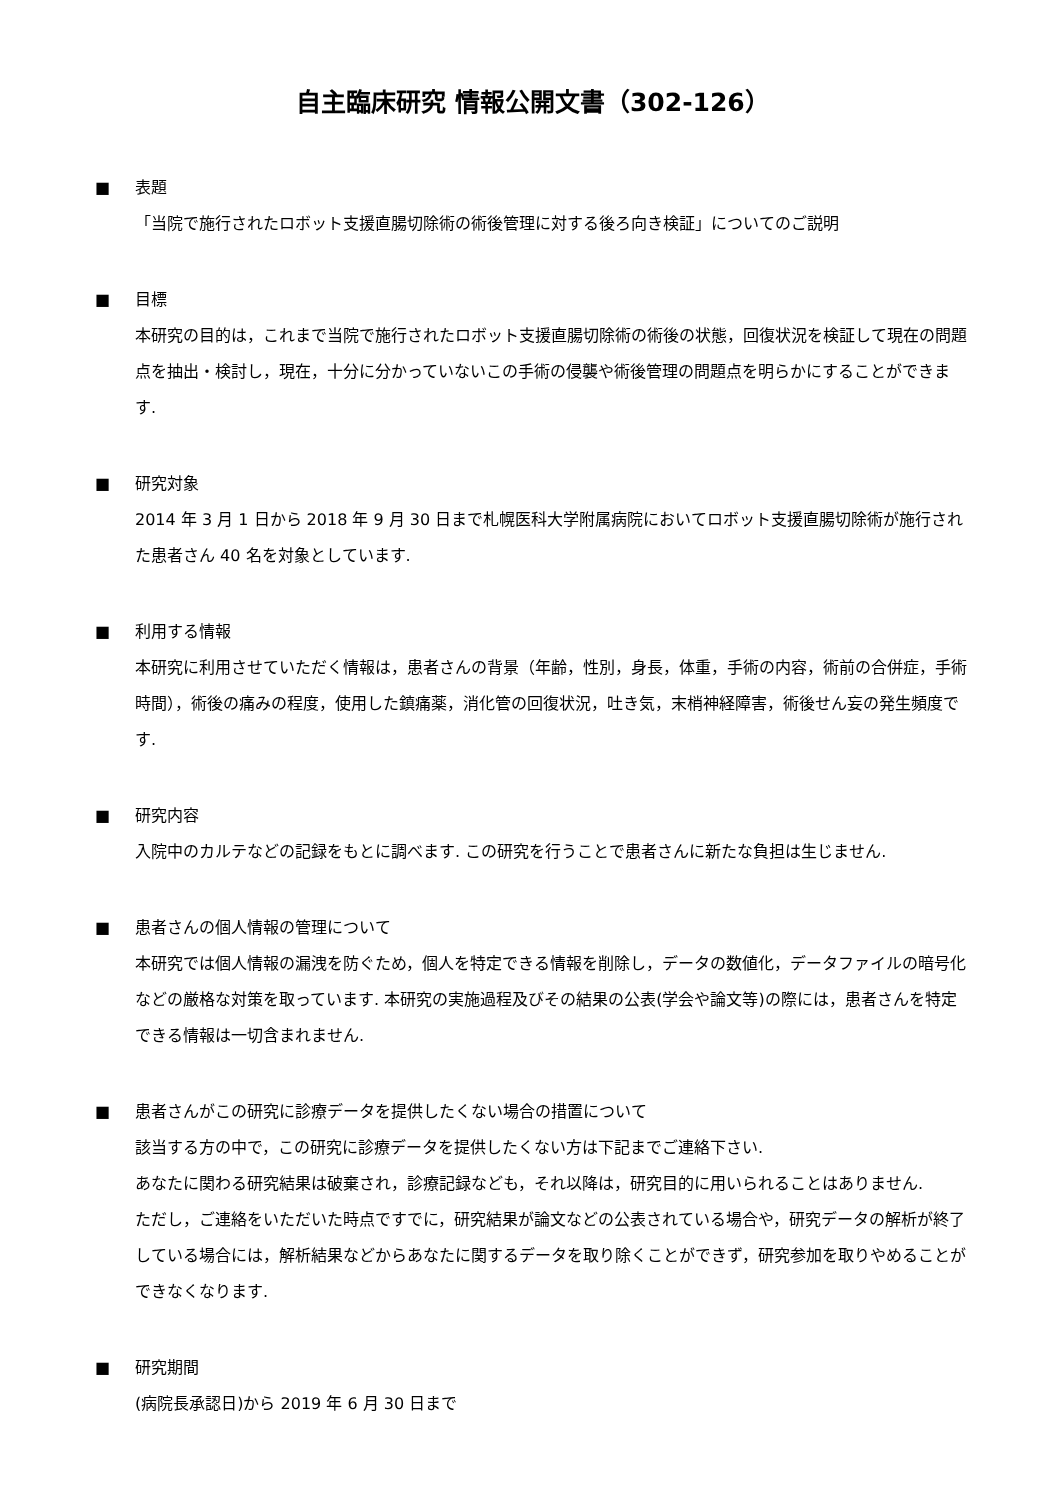自主臨床研究 情報公開文書（302-126）
■ 表題
「当院で施行されたロボット支援直腸切除術の術後管理に対する後ろ向き検証」についてのご説明
■ 目標
本研究の目的は，これまで当院で施行されたロボット支援直腸切除術の術後の状態，回復状況を検証して現在の問題点を抽出・検討し，現在，十分に分かっていないこの手術の侵襲や術後管理の問題点を明らかにすることができます.
■ 研究対象
2014 年 3 月 1 日から 2018 年 9 月 30 日まで札幌医科大学附属病院においてロボット支援直腸切除術が施行された患者さん 40 名を対象としています.
■ 利用する情報
本研究に利用させていただく情報は，患者さんの背景（年齢，性別，身長，体重，手術の内容，術前の合併症，手術時間），術後の痛みの程度，使用した鎮痛薬，消化管の回復状況，吐き気，末梢神経障害，術後せん妄の発生頻度です.
■ 研究内容
入院中のカルテなどの記録をもとに調べます. この研究を行うことで患者さんに新たな負担は生じません.
■ 患者さんの個人情報の管理について
本研究では個人情報の漏洩を防ぐため，個人を特定できる情報を削除し，データの数値化，データファイルの暗号化などの厳格な対策を取っています. 本研究の実施過程及びその結果の公表(学会や論文等)の際には，患者さんを特定できる情報は一切含まれません.
■ 患者さんがこの研究に診療データを提供したくない場合の措置について
該当する方の中で，この研究に診療データを提供したくない方は下記までご連絡下さい.
あなたに関わる研究結果は破棄され，診療記録なども，それ以降は，研究目的に用いられることはありません.
ただし，ご連絡をいただいた時点ですでに，研究結果が論文などの公表されている場合や，研究データの解析が終了している場合には，解析結果などからあなたに関するデータを取り除くことができず，研究参加を取りやめることができなくなります.
■ 研究期間
(病院長承認日)から 2019 年 6 月 30 日まで